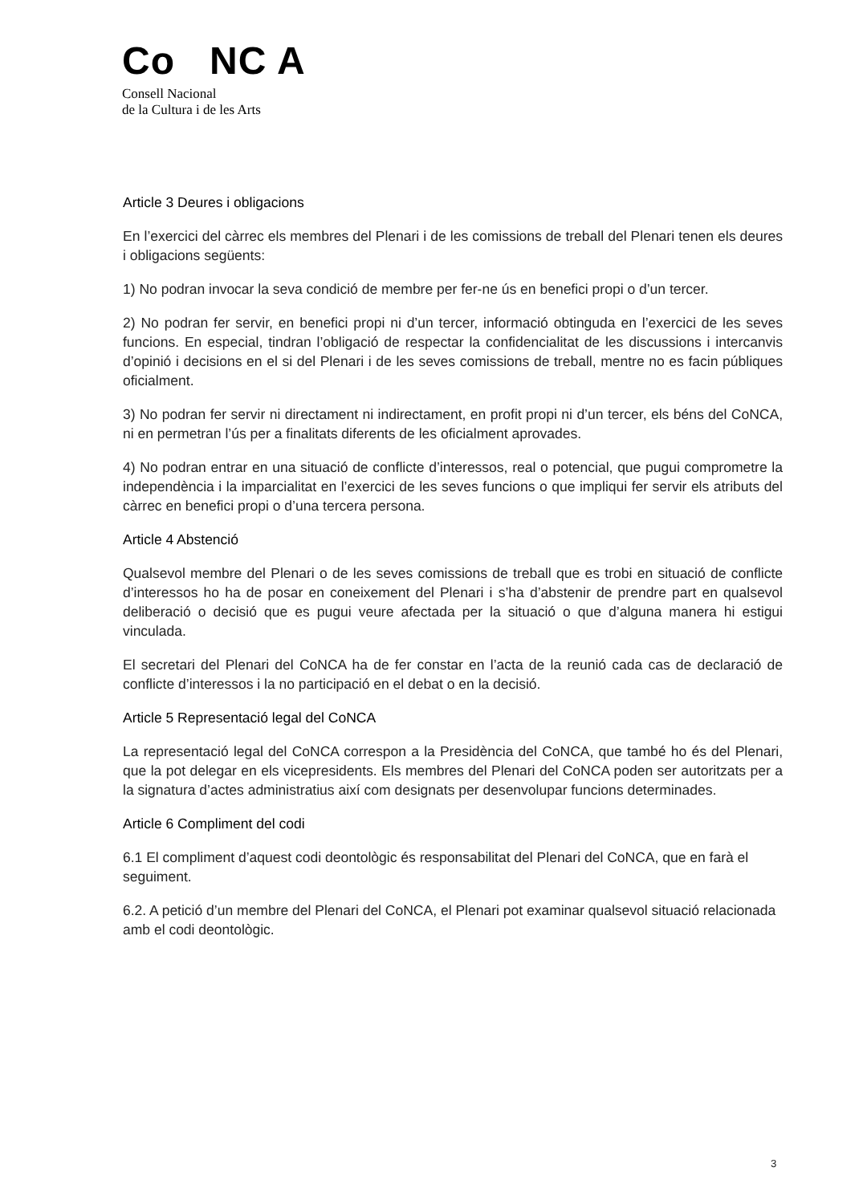Co NC A
Consell Nacional
de la Cultura i de les Arts
Article 3 Deures i obligacions
En l’exercici del càrrec els membres del Plenari i de les comissions de treball del Plenari tenen els deures i obligacions següents:
1) No podran invocar la seva condició de membre per fer-ne ús en benefici propi o d’un tercer.
2) No podran fer servir, en benefici propi ni d’un tercer, informació obtinguda en l’exercici de les seves funcions. En especial, tindran l’obligació de respectar la confidencialitat de les discussions i intercanvis d’opinió i decisions en el si del Plenari i de les seves comissions de treball, mentre no es facin públiques oficialment.
3) No podran fer servir ni directament ni indirectament, en profit propi ni d’un tercer, els béns del CoNCA, ni en permetran l’ús per a finalitats diferents de les oficialment aprovades.
4) No podran entrar en una situació de conflicte d’interessos, real o potencial, que pugui comprometre la independència i la imparcialitat en l’exercici de les seves funcions o que impliqui fer servir els atributs del càrrec en benefici propi o d’una tercera persona.
Article 4 Abstenció
Qualsevol membre del Plenari o de les seves comissions de treball que es trobi en situació de conflicte d’interessos ho ha de posar en coneixement del Plenari i s’ha d’abstenir de prendre part en qualsevol deliberació o decisió que es pugui veure afectada per la situació o que d’alguna manera hi estigui vinculada.
El secretari del Plenari del CoNCA ha de fer constar en l’acta de la reunió cada cas de declaració de conflicte d’interessos i la no participació en el debat o en la decisió.
Article 5 Representació legal del CoNCA
La representació legal del CoNCA correspon a la Presidència del CoNCA, que també ho és del Plenari, que la pot delegar en els vicepresidents. Els membres del Plenari del CoNCA poden ser autoritzats per a la signatura d’actes administratius així com designats per desenvolupar funcions determinades.
Article 6 Compliment del codi
6.1 El compliment d’aquest codi deontològic és responsabilitat del Plenari del CoNCA, que en farà el seguiment.
6.2. A petició d’un membre del Plenari del CoNCA, el Plenari pot examinar qualsevol situació relacionada amb el codi deontològic.
3